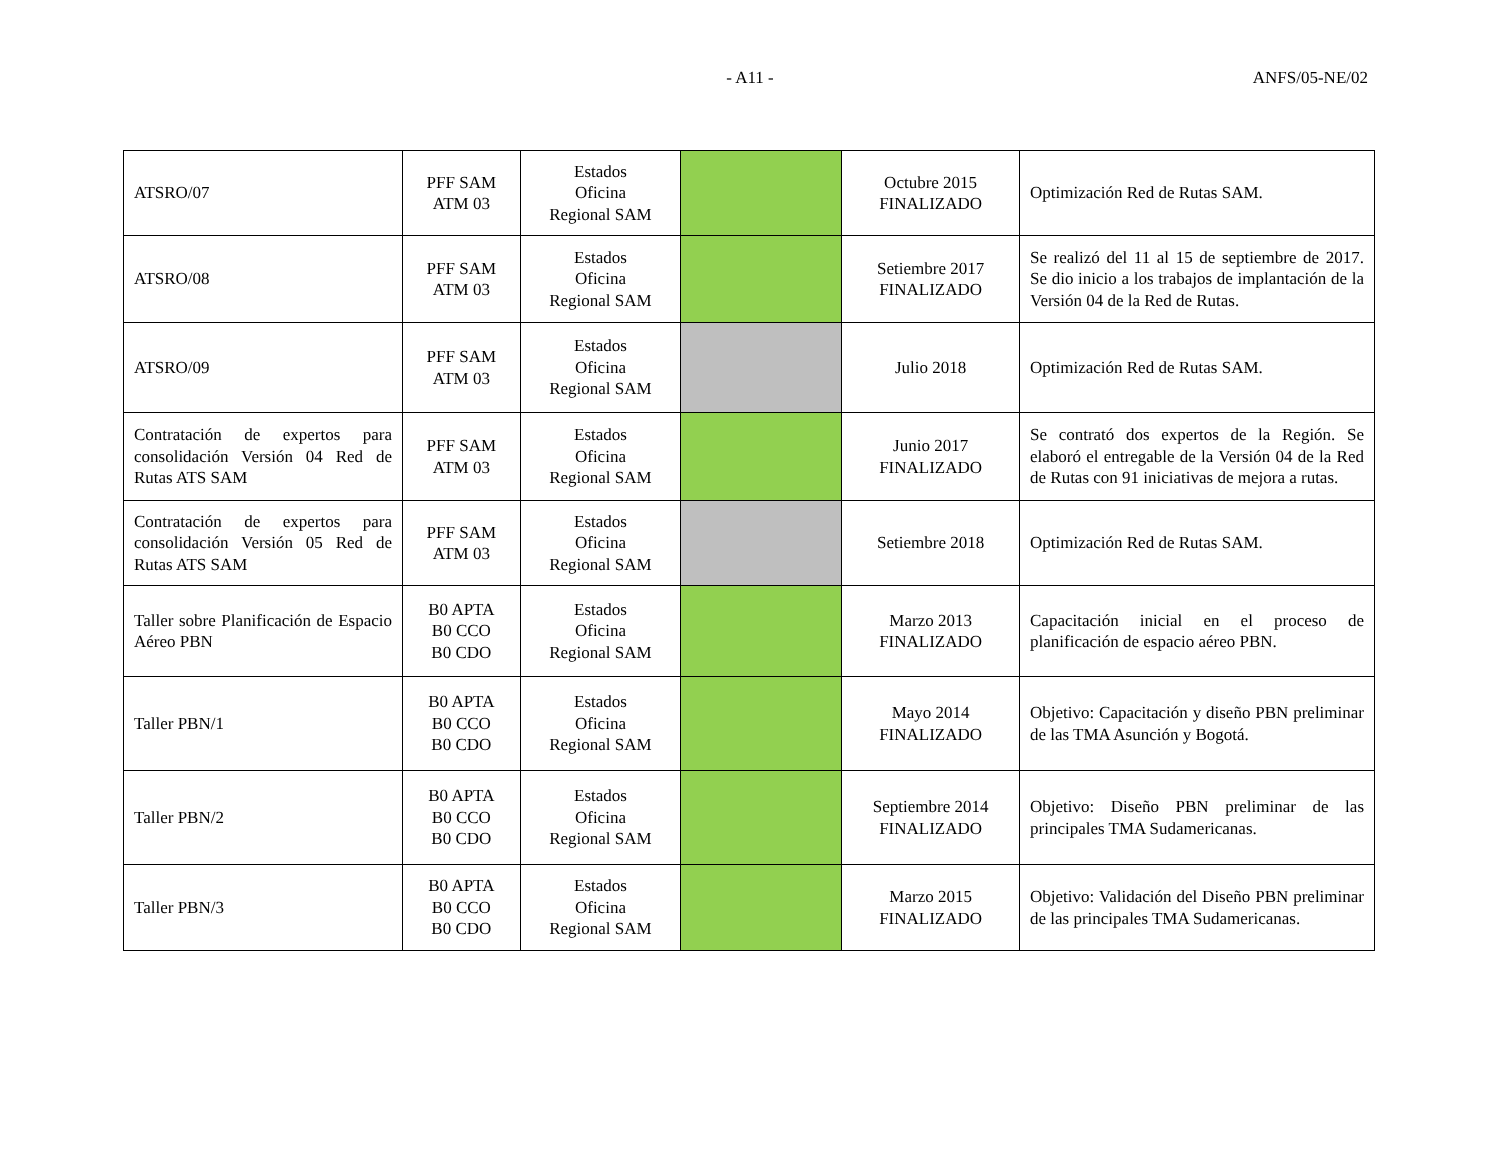- A11 - ANFS/05-NE/02
| ATSRO/07 | PFF SAM ATM 03 | Estados Oficina Regional SAM | | Octubre 2015 FINALIZADO | Optimización Red de Rutas SAM. |
| ATSRO/08 | PFF SAM ATM 03 | Estados Oficina Regional SAM | | Setiembre 2017 FINALIZADO | Se realizó del 11 al 15 de septiembre de 2017. Se dio inicio a los trabajos de implantación de la Versión 04 de la Red de Rutas. |
| ATSRO/09 | PFF SAM ATM 03 | Estados Oficina Regional SAM | | Julio 2018 | Optimización Red de Rutas SAM. |
| Contratación de expertos para consolidación Versión 04 Red de Rutas ATS SAM | PFF SAM ATM 03 | Estados Oficina Regional SAM | | Junio 2017 FINALIZADO | Se contrató dos expertos de la Región. Se elaboró el entregable de la Versión 04 de la Red de Rutas con 91 iniciativas de mejora a rutas. |
| Contratación de expertos para consolidación Versión 05 Red de Rutas ATS SAM | PFF SAM ATM 03 | Estados Oficina Regional SAM | | Setiembre 2018 | Optimización Red de Rutas SAM. |
| Taller sobre Planificación de Espacio Aéreo PBN | B0 APTA B0 CCO B0 CDO | Estados Oficina Regional SAM | | Marzo 2013 FINALIZADO | Capacitación inicial en el proceso de planificación de espacio aéreo PBN. |
| Taller PBN/1 | B0 APTA B0 CCO B0 CDO | Estados Oficina Regional SAM | | Mayo 2014 FINALIZADO | Objetivo: Capacitación y diseño PBN preliminar de las TMA Asunción y Bogotá. |
| Taller PBN/2 | B0 APTA B0 CCO B0 CDO | Estados Oficina Regional SAM | | Septiembre 2014 FINALIZADO | Objetivo: Diseño PBN preliminar de las principales TMA Sudamericanas. |
| Taller PBN/3 | B0 APTA B0 CCO B0 CDO | Estados Oficina Regional SAM | | Marzo 2015 FINALIZADO | Objetivo: Validación del Diseño PBN preliminar de las principales TMA Sudamericanas. |